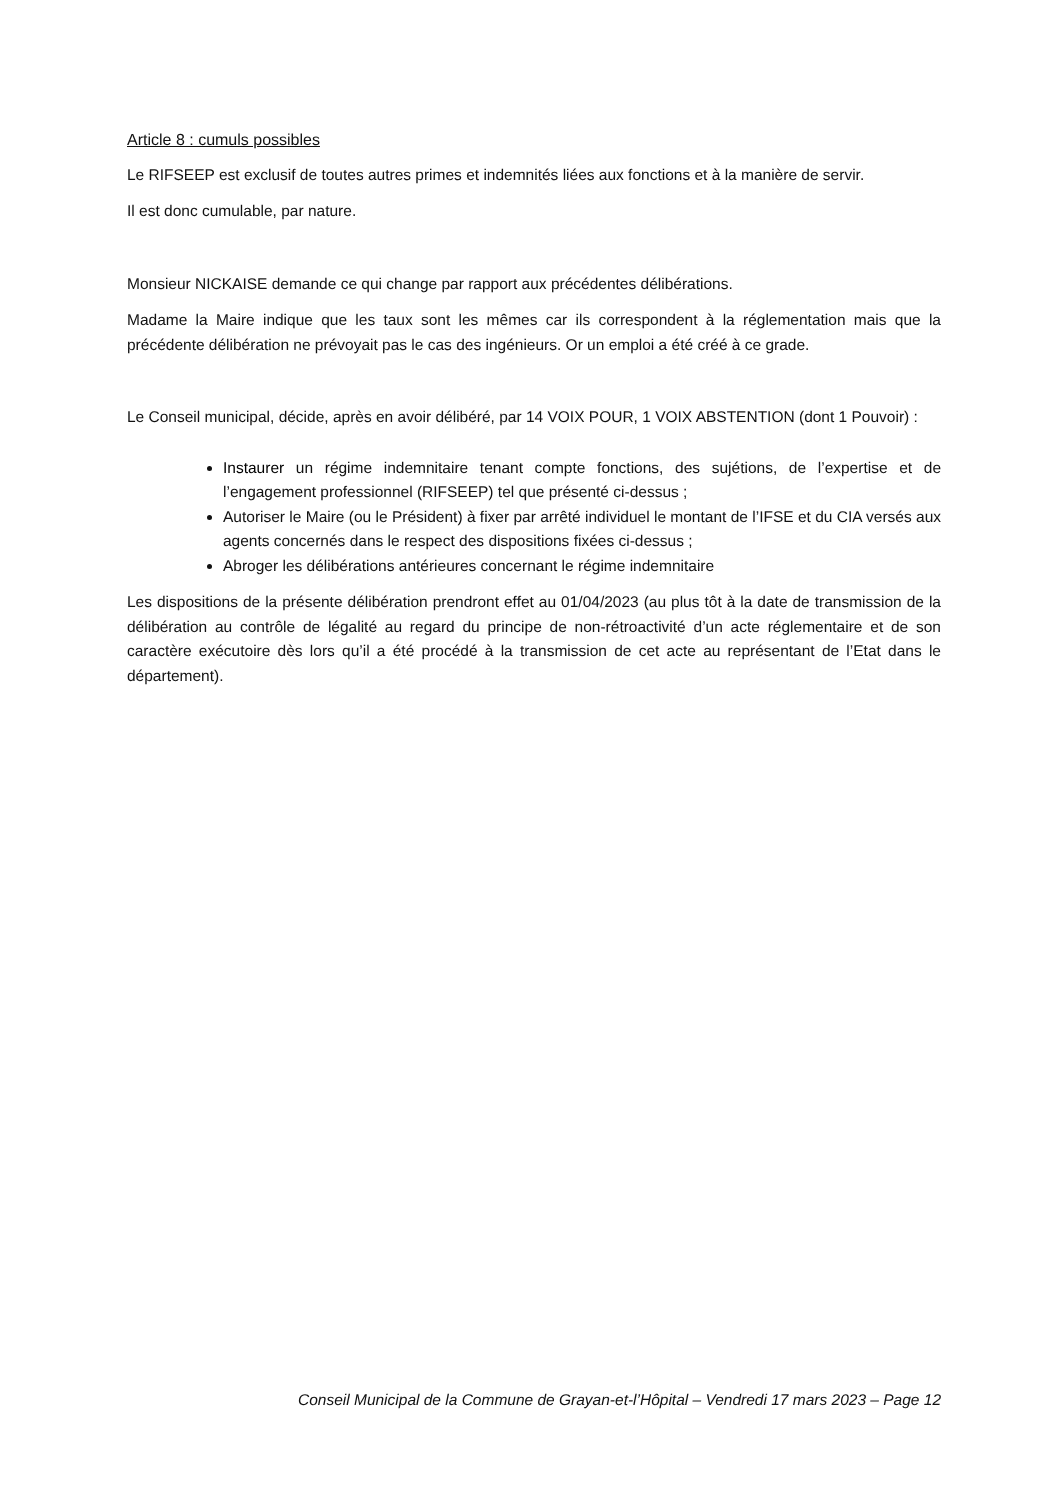Article 8 : cumuls possibles
Le RIFSEEP est exclusif de toutes autres primes et indemnités liées aux fonctions et à la manière de servir.
Il est donc cumulable, par nature.
Monsieur NICKAISE demande ce qui change par rapport aux précédentes délibérations.
Madame la Maire indique que les taux sont les mêmes car ils correspondent à la réglementation mais que la précédente délibération ne prévoyait pas le cas des ingénieurs. Or un emploi a été créé à ce grade.
Le Conseil municipal, décide, après en avoir délibéré, par 14 VOIX POUR, 1 VOIX ABSTENTION (dont 1 Pouvoir) :
Instaurer un régime indemnitaire tenant compte fonctions, des sujétions, de l’expertise et de l’engagement professionnel (RIFSEEP) tel que présenté ci-dessus ;
Autoriser le Maire (ou le Président) à fixer par arrêté individuel le montant de l’IFSE et du CIA versés aux agents concernés dans le respect des dispositions fixées ci-dessus ;
Abroger les délibérations antérieures concernant le régime indemnitaire
Les dispositions de la présente délibération prendront effet au 01/04/2023 (au plus tôt à la date de transmission de la délibération au contrôle de légalité au regard du principe de non-rétroactivité d’un acte réglementaire et de son caractère exécutoire dès lors qu’il a été procédé à la transmission de cet acte au représentant de l’Etat dans le département).
Conseil Municipal de la Commune de Grayan-et-l’Hôpital – Vendredi 17 mars 2023 – Page 12